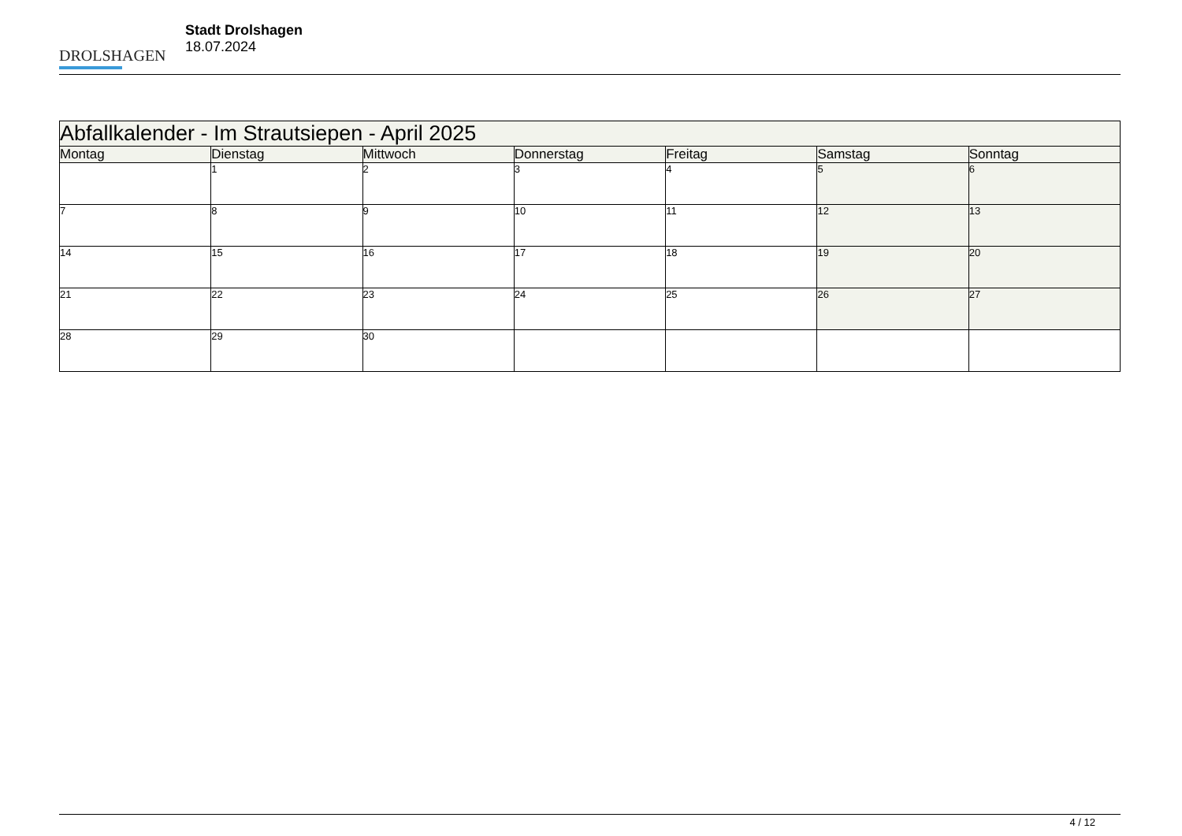DROLSHAGEN
Stadt Drolshagen
18.07.2024
| Abfallkalender - Im Strautsiepen - April 2025 | | | | | | |
| --- | --- | --- | --- | --- | --- | --- |
| Montag | Dienstag | Mittwoch | Donnerstag | Freitag | Samstag | Sonntag |
| | 1 | 2 | 3 | 4 | 5 | 6 |
| 7 | 8 | 9 | 10 | 11 | 12 | 13 |
| 14 | 15 | 16 | 17 | 18 | 19 | 20 |
| 21 | 22 | 23 | 24 | 25 | 26 | 27 |
| 28 | 29 | 30 | | | | |
4 / 12